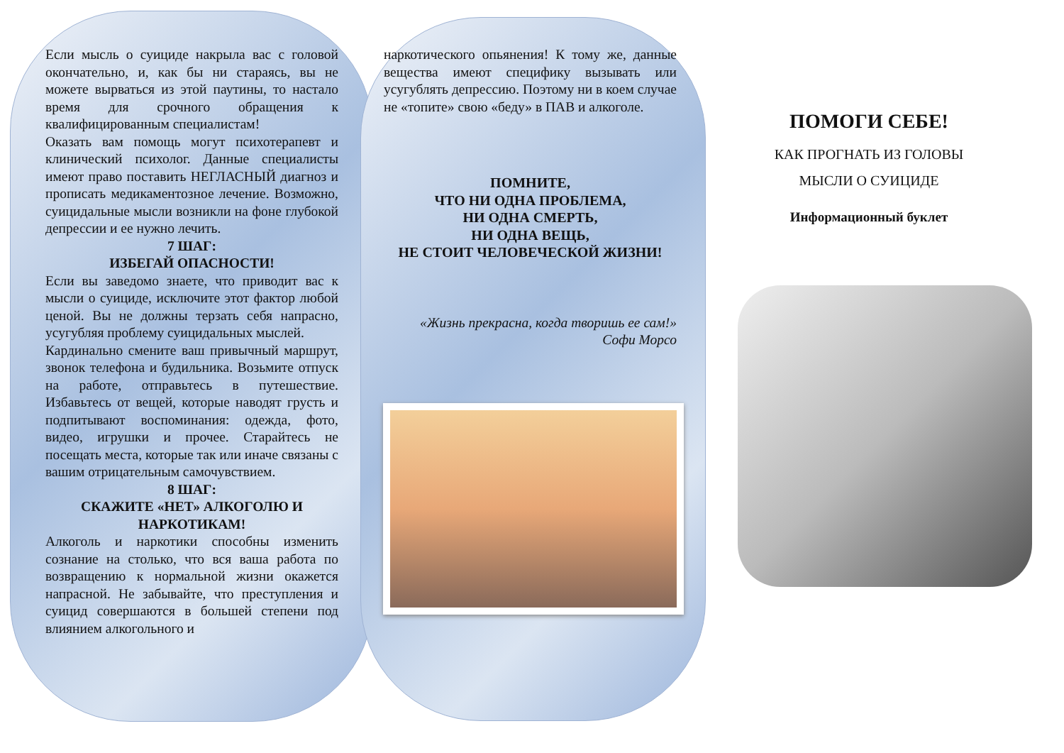Если мысль о суициде накрыла вас с головой окончательно, и, как бы ни стараясь, вы не можете вырваться из этой паутины, то настало время для срочного обращения к квалифицированным специалистам!
Оказать вам помощь могут психотерапевт и клинический психолог. Данные специалисты имеют право поставить НЕГЛАСНЫЙ диагноз и прописать медикаментозное лечение. Возможно, суицидальные мысли возникли на фоне глубокой депрессии и ее нужно лечить.
7 ШАГ:
ИЗБЕГАЙ ОПАСНОСТИ!
Если вы заведомо знаете, что приводит вас к мысли о суициде, исключите этот фактор любой ценой. Вы не должны терзать себя напрасно, усугубляя проблему суицидальных мыслей.
Кардинально смените ваш привычный маршрут, звонок телефона и будильника. Возьмите отпуск на работе, отправьтесь в путешествие. Избавьтесь от вещей, которые наводят грусть и подпитывают воспоминания: одежда, фото, видео, игрушки и прочее. Старайтесь не посещать места, которые так или иначе связаны с вашим отрицательным самочувствием.
8 ШАГ:
СКАЖИТЕ «НЕТ» АЛКОГОЛЮ И НАРКОТИКАМ!
Алкоголь и наркотики способны изменить сознание на столько, что вся ваша работа по возвращению к нормальной жизни окажется напрасной. Не забывайте, что преступления и суицид совершаются в большей степени под влиянием алкогольного и
наркотического опьянения! К тому же, данные вещества имеют специфику вызывать или усугублять депрессию. Поэтому ни в коем случае не «топите» свою «беду» в ПАВ и алкоголе.
ПОМНИТЕ,
ЧТО НИ ОДНА ПРОБЛЕМА,
НИ ОДНА СМЕРТЬ,
НИ ОДНА ВЕЩЬ,
НЕ СТОИТ ЧЕЛОВЕЧЕСКОЙ ЖИЗНИ!
«Жизнь прекрасна, когда творишь ее сам!»
Софи Морсо
ПОМОГИ СЕБЕ!
КАК ПРОГНАТЬ ИЗ ГОЛОВЫ
МЫСЛИ О СУИЦИДЕ
Информационный буклет